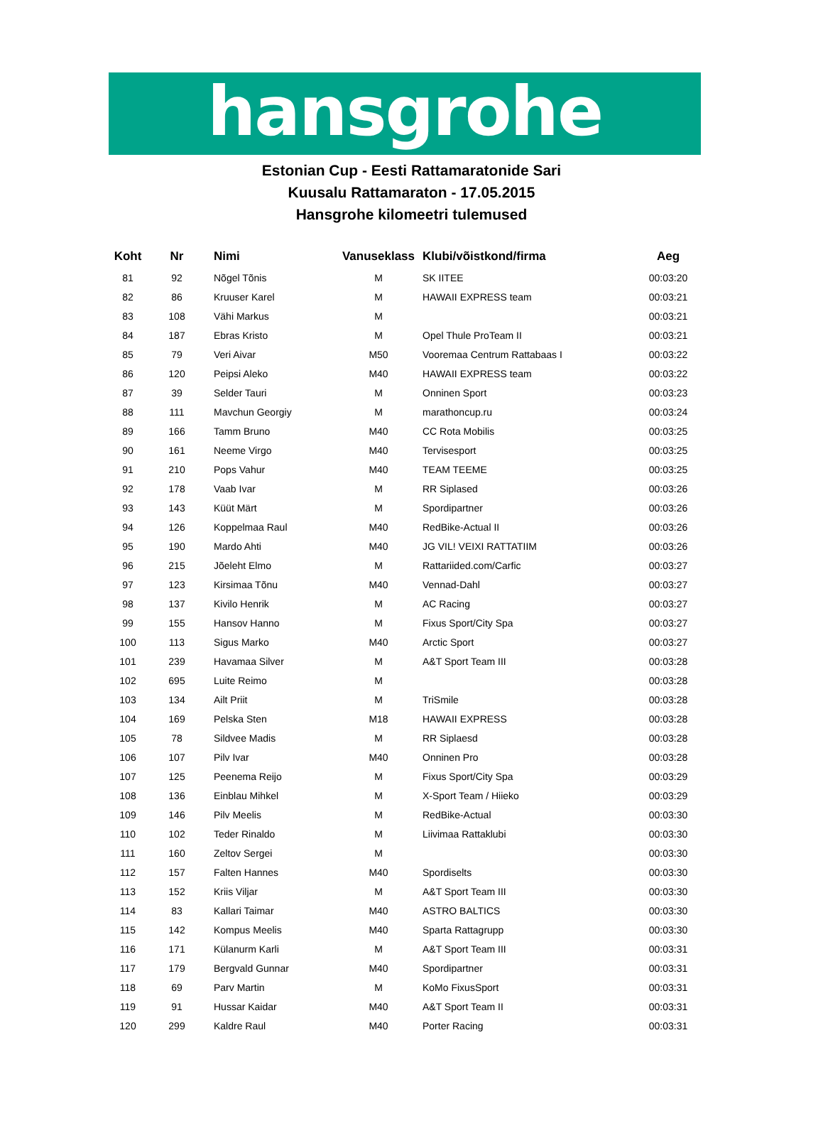hansgrohe
Estonian Cup - Eesti Rattamaratonide Sari
Kuusalu Rattamaraton - 17.05.2015
Hansgrohe kilomeetri tulemused
| Koht | Nr | Nimi | Vanuseklass | Klubi/võistkond/firma | Aeg |
| --- | --- | --- | --- | --- | --- |
| 81 | 92 | Nõgel Tõnis | M | SK IITEE | 00:03:20 |
| 82 | 86 | Kruuser Karel | M | HAWAII EXPRESS team | 00:03:21 |
| 83 | 108 | Vähi Markus | M | | 00:03:21 |
| 84 | 187 | Ebras Kristo | M | Opel Thule ProTeam II | 00:03:21 |
| 85 | 79 | Veri Aivar | M50 | Vooremaa Centrum Rattabaas I | 00:03:22 |
| 86 | 120 | Peipsi Aleko | M40 | HAWAII EXPRESS team | 00:03:22 |
| 87 | 39 | Selder Tauri | M | Onninen Sport | 00:03:23 |
| 88 | 111 | Mavchun Georgiy | M | marathoncup.ru | 00:03:24 |
| 89 | 166 | Tamm Bruno | M40 | CC Rota Mobilis | 00:03:25 |
| 90 | 161 | Neeme Virgo | M40 | Tervisesport | 00:03:25 |
| 91 | 210 | Pops Vahur | M40 | TEAM TEEME | 00:03:25 |
| 92 | 178 | Vaab Ivar | M | RR Siplased | 00:03:26 |
| 93 | 143 | Küüt Märt | M | Spordipartner | 00:03:26 |
| 94 | 126 | Koppelmaa Raul | M40 | RedBike-Actual II | 00:03:26 |
| 95 | 190 | Mardo Ahti | M40 | JG VIL! VEIXI RATTATIIM | 00:03:26 |
| 96 | 215 | Jõeleht Elmo | M | Rattariided.com/Carfic | 00:03:27 |
| 97 | 123 | Kirsimaa Tõnu | M40 | Vennad-Dahl | 00:03:27 |
| 98 | 137 | Kivilo Henrik | M | AC Racing | 00:03:27 |
| 99 | 155 | Hansov Hanno | M | Fixus Sport/City Spa | 00:03:27 |
| 100 | 113 | Sigus Marko | M40 | Arctic Sport | 00:03:27 |
| 101 | 239 | Havamaa Silver | M | A&T Sport Team III | 00:03:28 |
| 102 | 695 | Luite Reimo | M | | 00:03:28 |
| 103 | 134 | Ailt Priit | M | TriSmile | 00:03:28 |
| 104 | 169 | Pelska Sten | M18 | HAWAII EXPRESS | 00:03:28 |
| 105 | 78 | Sildvee Madis | M | RR Siplaesd | 00:03:28 |
| 106 | 107 | Pilv Ivar | M40 | Onninen Pro | 00:03:28 |
| 107 | 125 | Peenema Reijo | M | Fixus Sport/City Spa | 00:03:29 |
| 108 | 136 | Einblau Mihkel | M | X-Sport Team / Hiieko | 00:03:29 |
| 109 | 146 | Pilv Meelis | M | RedBike-Actual | 00:03:30 |
| 110 | 102 | Teder Rinaldo | M | Liivimaa Rattaklubi | 00:03:30 |
| 111 | 160 | Zeltov Sergei | M | | 00:03:30 |
| 112 | 157 | Falten Hannes | M40 | Spordiselts | 00:03:30 |
| 113 | 152 | Kriis Viljar | M | A&T Sport Team III | 00:03:30 |
| 114 | 83 | Kallari Taimar | M40 | ASTRO BALTICS | 00:03:30 |
| 115 | 142 | Kompus Meelis | M40 | Sparta Rattagrupp | 00:03:30 |
| 116 | 171 | Külanurm Karli | M | A&T Sport Team III | 00:03:31 |
| 117 | 179 | Bergvald Gunnar | M40 | Spordipartner | 00:03:31 |
| 118 | 69 | Parv Martin | M | KoMo FixusSport | 00:03:31 |
| 119 | 91 | Hussar Kaidar | M40 | A&T Sport Team II | 00:03:31 |
| 120 | 299 | Kaldre Raul | M40 | Porter Racing | 00:03:31 |